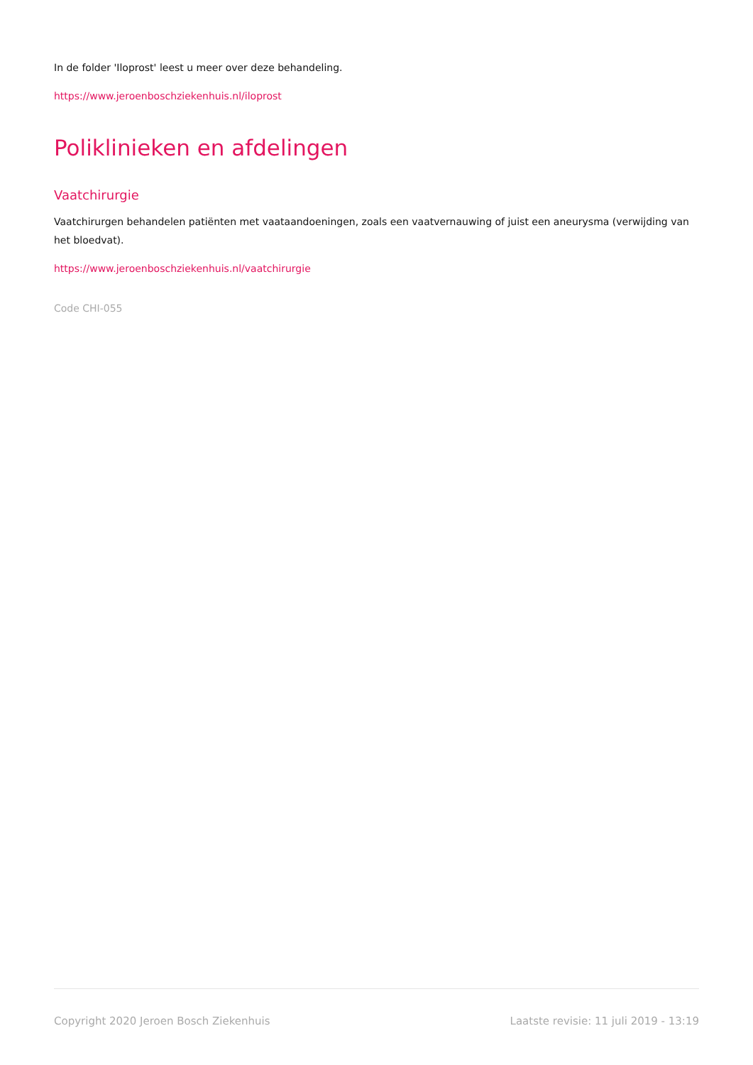In de folder 'Iloprost' leest u meer over deze behandeling.
https://www.jeroenboschziekenhuis.nl/iloprost
Poliklinieken en afdelingen
Vaatchirurgie
Vaatchirurgen behandelen patiënten met vaataandoeningen, zoals een vaatvernauwing of juist een aneurysma (verwijding van het bloedvat).
https://www.jeroenboschziekenhuis.nl/vaatchirurgie
Code CHI-055
Copyright 2020 Jeroen Bosch Ziekenhuis Laatste revisie: 11 juli 2019 - 13:19